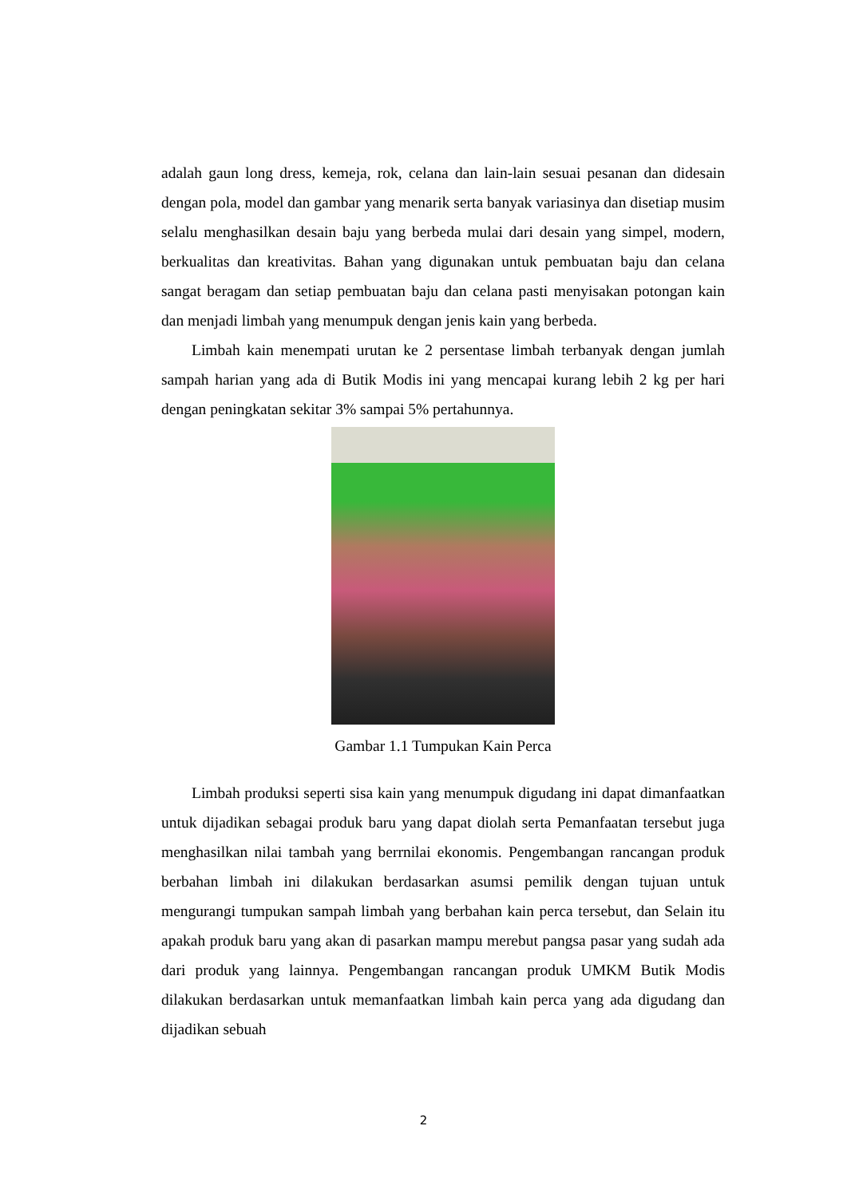adalah gaun long dress, kemeja, rok, celana dan lain-lain sesuai pesanan dan didesain dengan pola, model dan gambar yang menarik serta banyak variasinya dan disetiap musim selalu menghasilkan desain baju yang berbeda mulai dari desain yang simpel, modern, berkualitas dan kreativitas. Bahan yang digunakan untuk pembuatan baju dan celana sangat beragam dan setiap pembuatan baju dan celana pasti menyisakan potongan kain dan menjadi limbah yang menumpuk dengan jenis kain yang berbeda.
Limbah kain menempati urutan ke 2 persentase limbah terbanyak dengan jumlah sampah harian yang ada di Butik Modis ini yang mencapai kurang lebih 2 kg per hari dengan peningkatan sekitar 3% sampai 5% pertahunnya.
Gambar 1.1 Tumpukan Kain Perca
Limbah produksi seperti sisa kain yang menumpuk digudang ini dapat dimanfaatkan untuk dijadikan sebagai produk baru yang dapat diolah serta Pemanfaatan tersebut juga menghasilkan nilai tambah yang berrnilai ekonomis. Pengembangan rancangan produk berbahan limbah ini dilakukan berdasarkan asumsi pemilik dengan tujuan untuk mengurangi tumpukan sampah limbah yang berbahan kain perca tersebut, dan Selain itu apakah produk baru yang akan di pasarkan mampu merebut pangsa pasar yang sudah ada dari produk yang lainnya. Pengembangan rancangan produk UMKM Butik Modis dilakukan berdasarkan untuk memanfaatkan limbah kain perca yang ada digudang dan dijadikan sebuah
2